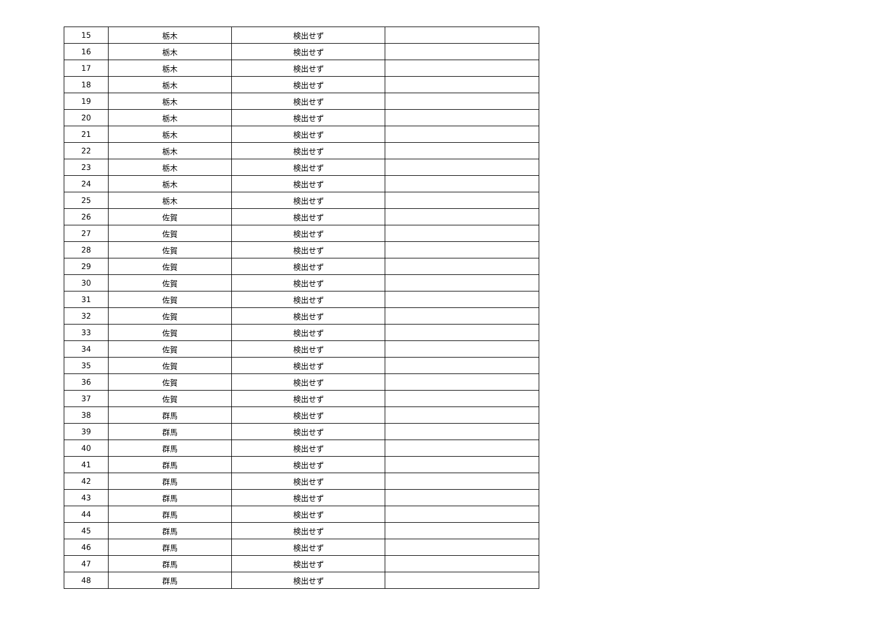| 15 | 栃木 | 検出せず | |
| 16 | 栃木 | 検出せず | |
| 17 | 栃木 | 検出せず | |
| 18 | 栃木 | 検出せず | |
| 19 | 栃木 | 検出せず | |
| 20 | 栃木 | 検出せず | |
| 21 | 栃木 | 検出せず | |
| 22 | 栃木 | 検出せず | |
| 23 | 栃木 | 検出せず | |
| 24 | 栃木 | 検出せず | |
| 25 | 栃木 | 検出せず | |
| 26 | 佐賀 | 検出せず | |
| 27 | 佐賀 | 検出せず | |
| 28 | 佐賀 | 検出せず | |
| 29 | 佐賀 | 検出せず | |
| 30 | 佐賀 | 検出せず | |
| 31 | 佐賀 | 検出せず | |
| 32 | 佐賀 | 検出せず | |
| 33 | 佐賀 | 検出せず | |
| 34 | 佐賀 | 検出せず | |
| 35 | 佐賀 | 検出せず | |
| 36 | 佐賀 | 検出せず | |
| 37 | 佐賀 | 検出せず | |
| 38 | 群馬 | 検出せず | |
| 39 | 群馬 | 検出せず | |
| 40 | 群馬 | 検出せず | |
| 41 | 群馬 | 検出せず | |
| 42 | 群馬 | 検出せず | |
| 43 | 群馬 | 検出せず | |
| 44 | 群馬 | 検出せず | |
| 45 | 群馬 | 検出せず | |
| 46 | 群馬 | 検出せず | |
| 47 | 群馬 | 検出せず | |
| 48 | 群馬 | 検出せず | |